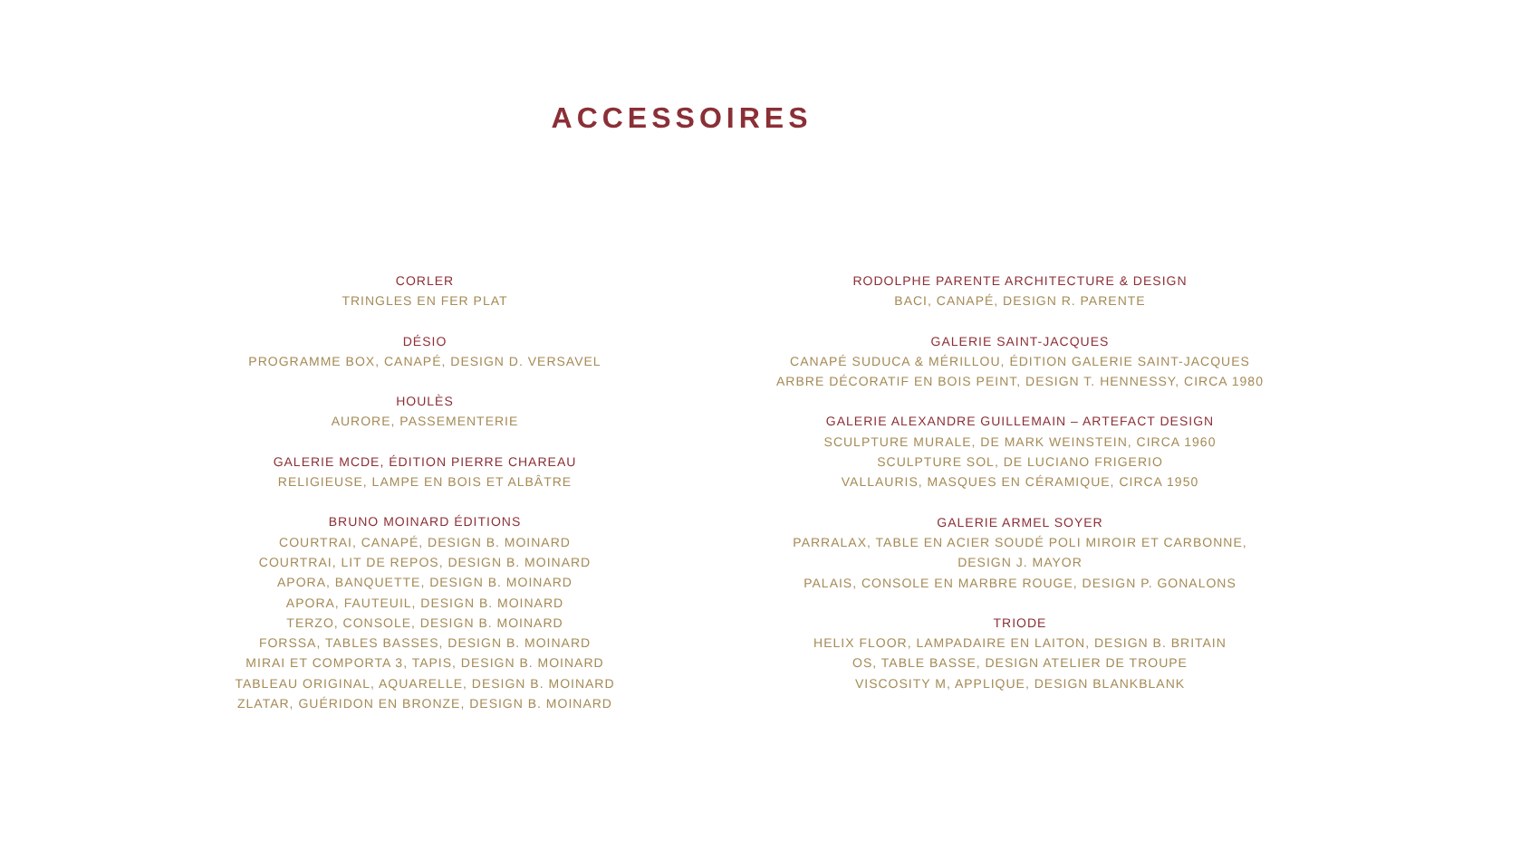ACCESSOIRES
CORLER
TRINGLES EN FER PLAT
DÉSIO
PROGRAMME BOX, CANAPÉ, DESIGN D. VERSAVEL
HOULÈS
AURORE, PASSEMENTERIE
GALERIE MCDE, ÉDITION PIERRE CHAREAU
RELIGIEUSE, LAMPE EN BOIS ET ALBÂTRE
BRUNO MOINARD ÉDITIONS
COURTRAI, CANAPÉ, DESIGN B. MOINARD
COURTRAI, LIT DE REPOS, DESIGN B. MOINARD
APORA, BANQUETTE, DESIGN B. MOINARD
APORA, FAUTEUIL, DESIGN B. MOINARD
TERZO, CONSOLE, DESIGN B. MOINARD
FORSSA, TABLES BASSES, DESIGN B. MOINARD
MIRAI ET COMPORTA 3, TAPIS, DESIGN B. MOINARD
TABLEAU ORIGINAL, AQUARELLE, DESIGN B. MOINARD
ZLATAR, GUÉRIDON EN BRONZE, DESIGN B. MOINARD
RODOLPHE PARENTE ARCHITECTURE & DESIGN
BACI, CANAPÉ, DESIGN R. PARENTE
GALERIE SAINT-JACQUES
CANAPÉ SUDUCA & MÉRILLOU, ÉDITION GALERIE SAINT-JACQUES
ARBRE DÉCORATIF EN BOIS PEINT, DESIGN T. HENNESSY, CIRCA 1980
GALERIE ALEXANDRE GUILLEMAIN – ARTEFACT DESIGN
SCULPTURE MURALE, DE MARK WEINSTEIN, CIRCA 1960
SCULPTURE SOL, DE LUCIANO FRIGERIO
VALLAURIS, MASQUES EN CÉRAMIQUE, CIRCA 1950
GALERIE ARMEL SOYER
PARRALAX, TABLE EN ACIER SOUDÉ POLI MIROIR ET CARBONNE,
DESIGN J. MAYOR
PALAIS, CONSOLE EN MARBRE ROUGE, DESIGN P. GONALONS
TRIODE
HELIX FLOOR, LAMPADAIRE EN LAITON, DESIGN B. BRITAIN
OS, TABLE BASSE, DESIGN ATELIER DE TROUPE
VISCOSITY M, APPLIQUE, DESIGN BLANKBLANK